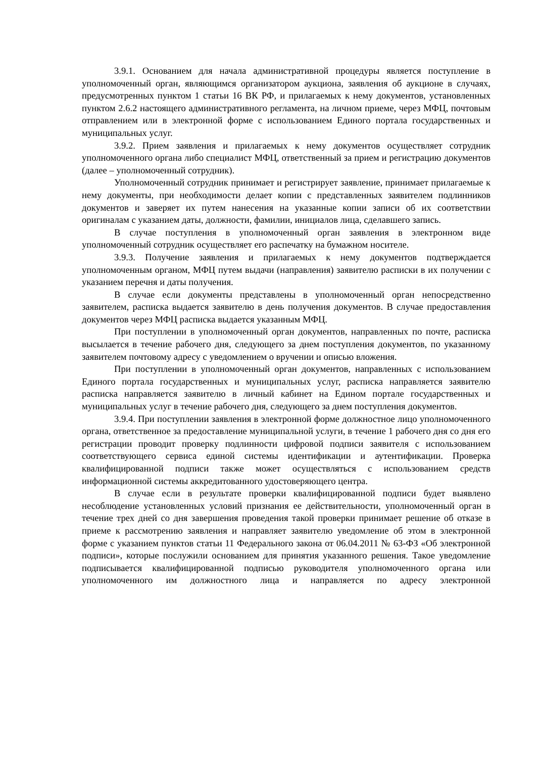3.9.1. Основанием для начала административной процедуры является поступление в уполномоченный орган, являющимся организатором аукциона, заявления об аукционе в случаях, предусмотренных пунктом 1 статьи 16 ВК РФ, и прилагаемых к нему документов, установленных пунктом 2.6.2 настоящего административного регламента, на личном приеме, через МФЦ, почтовым отправлением или в электронной форме с использованием Единого портала государственных и муниципальных услуг.
3.9.2. Прием заявления и прилагаемых к нему документов осуществляет сотрудник уполномоченного органа либо специалист МФЦ, ответственный за прием и регистрацию документов (далее – уполномоченный сотрудник).
Уполномоченный сотрудник принимает и регистрирует заявление, принимает прилагаемые к нему документы, при необходимости делает копии с представленных заявителем подлинников документов и заверяет их путем нанесения на указанные копии записи об их соответствии оригиналам с указанием даты, должности, фамилии, инициалов лица, сделавшего запись.
В случае поступления в уполномоченный орган заявления в электронном виде уполномоченный сотрудник осуществляет его распечатку на бумажном носителе.
3.9.3. Получение заявления и прилагаемых к нему документов подтверждается уполномоченным органом, МФЦ путем выдачи (направления) заявителю расписки в их получении с указанием перечня и даты получения.
В случае если документы представлены в уполномоченный орган непосредственно заявителем, расписка выдается заявителю в день получения документов. В случае предоставления документов через МФЦ расписка выдается указанным МФЦ.
При поступлении в уполномоченный орган документов, направленных по почте, расписка высылается в течение рабочего дня, следующего за днем поступления документов, по указанному заявителем почтовому адресу с уведомлением о вручении и описью вложения.
При поступлении в уполномоченный орган документов, направленных с использованием Единого портала государственных и муниципальных услуг, расписка направляется заявителю расписка направляется заявителю в личный кабинет на Едином портале государственных и муниципальных услуг в течение рабочего дня, следующего за днем поступления документов.
3.9.4. При поступлении заявления в электронной форме должностное лицо уполномоченного органа, ответственное за предоставление муниципальной услуги, в течение 1 рабочего дня со дня его регистрации проводит проверку подлинности цифровой подписи заявителя с использованием соответствующего сервиса единой системы идентификации и аутентификации. Проверка квалифицированной подписи также может осуществляться с использованием средств информационной системы аккредитованного удостоверяющего центра.
В случае если в результате проверки квалифицированной подписи будет выявлено несоблюдение установленных условий признания ее действительности, уполномоченный орган в течение трех дней со дня завершения проведения такой проверки принимает решение об отказе в приеме к рассмотрению заявления и направляет заявителю уведомление об этом в электронной форме с указанием пунктов статьи 11 Федерального закона от 06.04.2011 № 63-ФЗ «Об электронной подписи», которые послужили основанием для принятия указанного решения. Такое уведомление подписывается квалифицированной подписью руководителя уполномоченного органа или уполномоченного им должностного лица и направляется по адресу электронной